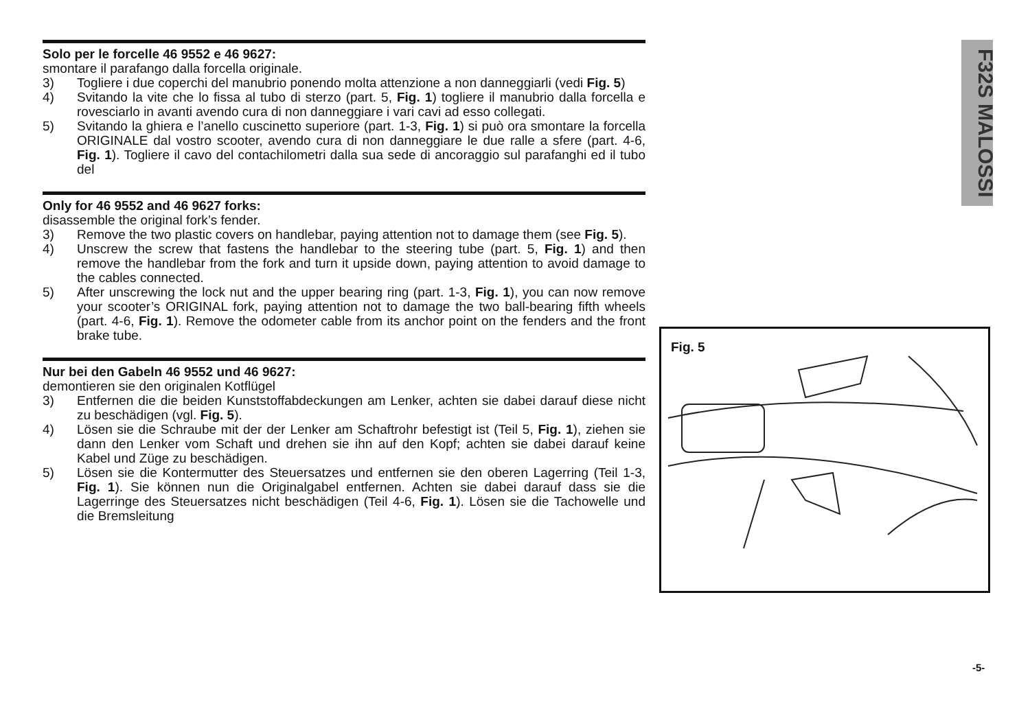F32S MALOSSI
Solo per le forcelle 46 9552 e 46 9627:
smontare il parafango dalla forcella originale.
3) Togliere i due coperchi del manubrio ponendo molta attenzione a non danneggiarli (vedi Fig. 5)
4) Svitando la vite che lo fissa al tubo di sterzo (part. 5, Fig. 1) togliere il manubrio dalla forcella e rovesciarlo in avanti avendo cura di non danneggiare i vari cavi ad esso collegati.
5) Svitando la ghiera e l’anello cuscinetto superiore (part. 1-3, Fig. 1) si può ora smontare la forcella ORIGINALE dal vostro scooter, avendo cura di non danneggiare le due ralle a sfere (part. 4-6, Fig. 1). Togliere il cavo del contachilometri dalla sua sede di ancoraggio sul parafanghi ed il tubo del
Only for 46 9552 and 46 9627 forks:
disassemble the original fork’s fender.
3) Remove the two plastic covers on handlebar, paying attention not to damage them (see Fig. 5).
4) Unscrew the screw that fastens the handlebar to the steering tube (part. 5, Fig. 1) and then remove the handlebar from the fork and turn it upside down, paying attention to avoid damage to the cables connected.
5) After unscrewing the lock nut and the upper bearing ring (part. 1-3, Fig. 1), you can now remove your scooter’s ORIGINAL fork, paying attention not to damage the two ball-bearing fifth wheels (part. 4-6, Fig. 1). Remove the odometer cable from its anchor point on the fenders and the front brake tube.
Nur bei den Gabeln 46 9552 und 46 9627:
demontieren sie den originalen Kotflügel
3) Entfernen die die beiden Kunststoffabdeckungen am Lenker, achten sie dabei darauf diese nicht zu beschädigen (vgl. Fig. 5).
4) Lösen sie die Schraube mit der der Lenker am Schaftrohr befestigt ist (Teil 5, Fig. 1), ziehen sie dann den Lenker vom Schaft und drehen sie ihn auf den Kopf; achten sie dabei darauf keine Kabel und Züge zu beschädigen.
5) Lösen sie die Kontermutter des Steuersatzes und entfernen sie den oberen Lagerring (Teil 1-3, Fig. 1). Sie können nun die Originalgabel entfernen. Achten sie dabei darauf dass sie die Lagerringe des Steuersatzes nicht beschädigen (Teil 4-6, Fig. 1). Lösen sie die Tachowelle und die Bremsleitung
Fig. 5
-5-